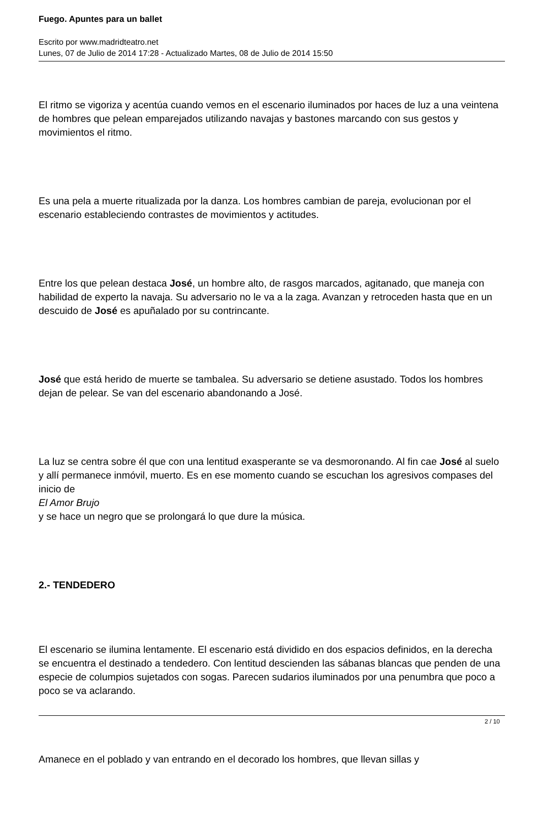Fuego. Apuntes para un ballet
Escrito por www.madridteatro.net
Lunes, 07 de Julio de 2014 17:28 - Actualizado Martes, 08 de Julio de 2014 15:50
El ritmo se vigoriza y acentúa cuando vemos en el escenario iluminados por haces de luz a una veintena de hombres que pelean emparejados utilizando navajas y bastones marcando con sus gestos y movimientos el ritmo.
Es una pela a muerte ritualizada por la danza. Los hombres cambian de pareja, evolucionan por el escenario estableciendo contrastes de movimientos y actitudes.
Entre los que pelean destaca José, un hombre alto, de rasgos marcados, agitanado, que maneja con habilidad de experto la navaja. Su adversario no le va a la zaga. Avanzan y retroceden hasta que en un descuido de José es apuñalado por su contrincante.
José que está herido de muerte se tambalea. Su adversario se detiene asustado. Todos los hombres dejan de pelear. Se van del escenario abandonando a José.
La luz se centra sobre él que con una lentitud exasperante se va desmoronando. Al fin cae José al suelo y allí permanece inmóvil, muerto. Es en ese momento cuando se escuchan los agresivos compases del inicio de
El Amor Brujo
y se hace un negro que se prolongará lo que dure la música.
2.- TENDEDERO
El escenario se ilumina lentamente. El escenario está dividido en dos espacios definidos, en la derecha se encuentra el destinado a tendedero. Con lentitud descienden las sábanas blancas que penden de una especie de columpios sujetados con sogas. Parecen sudarios iluminados por una penumbra que poco a poco se va aclarando.
Amanece en el poblado y van entrando en el decorado los hombres, que llevan sillas y
2 / 10